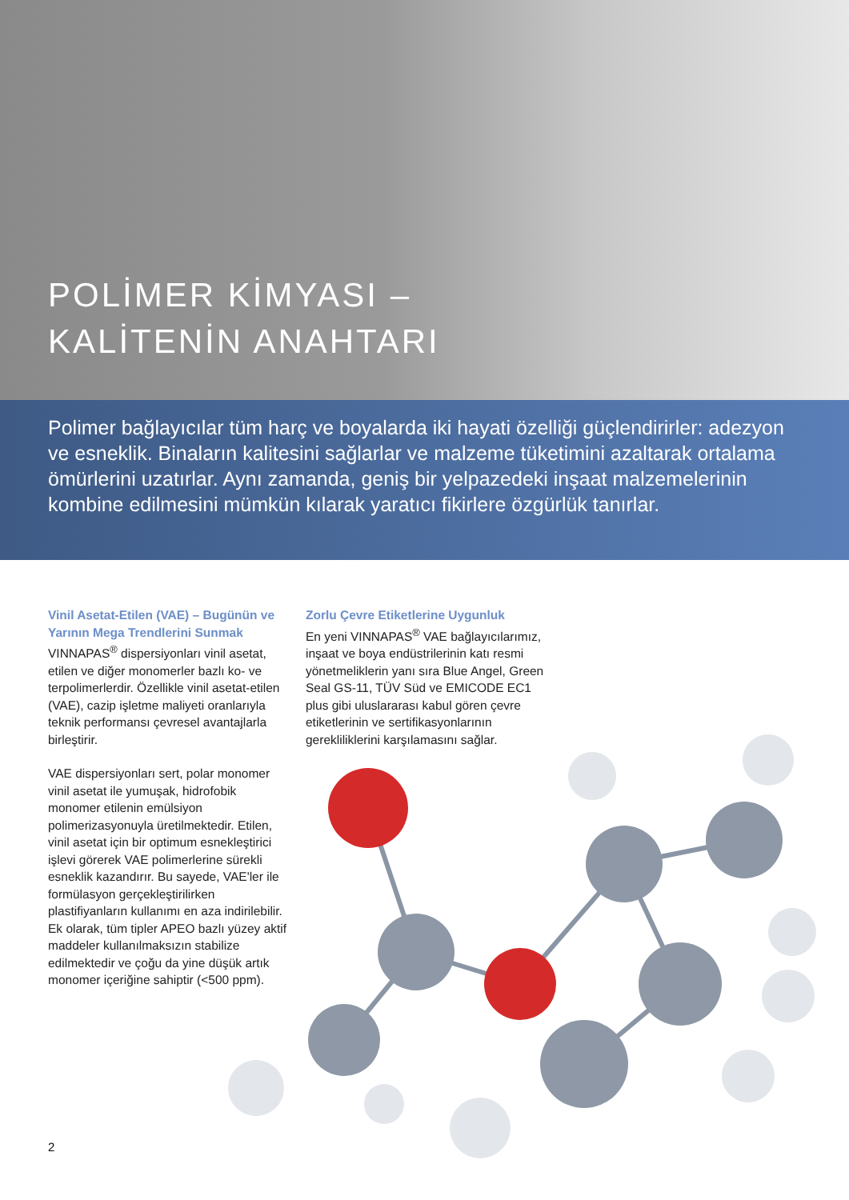POLİMER KİMYASI –
KALİTENİN ANAHTARI
Polimer bağlayıcılar tüm harç ve boyalarda iki hayati özelliği güçlendirirler: adezyon ve esneklik. Binaların kalitesini sağlarlar ve malzeme tüketimini azaltarak ortalama ömürlerini uzatırlar. Aynı zamanda, geniş bir yelpazedeki inşaat malzemelerinin kombine edilmesini mümkün kılarak yaratıcı fikirlere özgürlük tanırlar.
Vinil Asetat-Etilen (VAE) – Bugünün ve Yarının Mega Trendlerini Sunmak
VINNAPAS<sup>®</sup> dispersiyonları vinil asetat, etilen ve diğer monomerler bazlı ko- ve terpolimerlerdir. Özellikle vinil asetat-etilen (VAE), cazip işletme maliyeti oranlarıyla teknik performansı çevresel avantajlarla birleştirir.
VAE dispersiyonları sert, polar monomer vinil asetat ile yumuşak, hidrofobik monomer etilenin emülsiyon polimerizasyonuyla üretilmektedir. Etilen, vinil asetat için bir optimum esnekleştirici işlevi görerek VAE polimerlerine sürekli esneklik kazandırır. Bu sayede, VAE'ler ile formülasyon gerçekleştirilirken plastifiyanların kullanımı en aza indirilebilir. Ek olarak, tüm tipler APEO bazlı yüzey aktif maddeler kullanılmaksızın stabilize edilmektedir ve çoğu da yine düşük artık monomer içeriğine sahiptir (<500 ppm).
Zorlu Çevre Etiketlerine Uygunluk
En yeni VINNAPAS<sup>®</sup> VAE bağlayıcılarımız, inşaat ve boya endüstrilerinin katı resmi yönetmeliklerin yanı sıra Blue Angel, Green Seal GS-11, TÜV Süd ve EMICODE EC1 plus gibi uluslararası kabul gören çevre etiketlerinin ve sertifikasyonlarının gerekliliklerini karşılamasını sağlar.
2